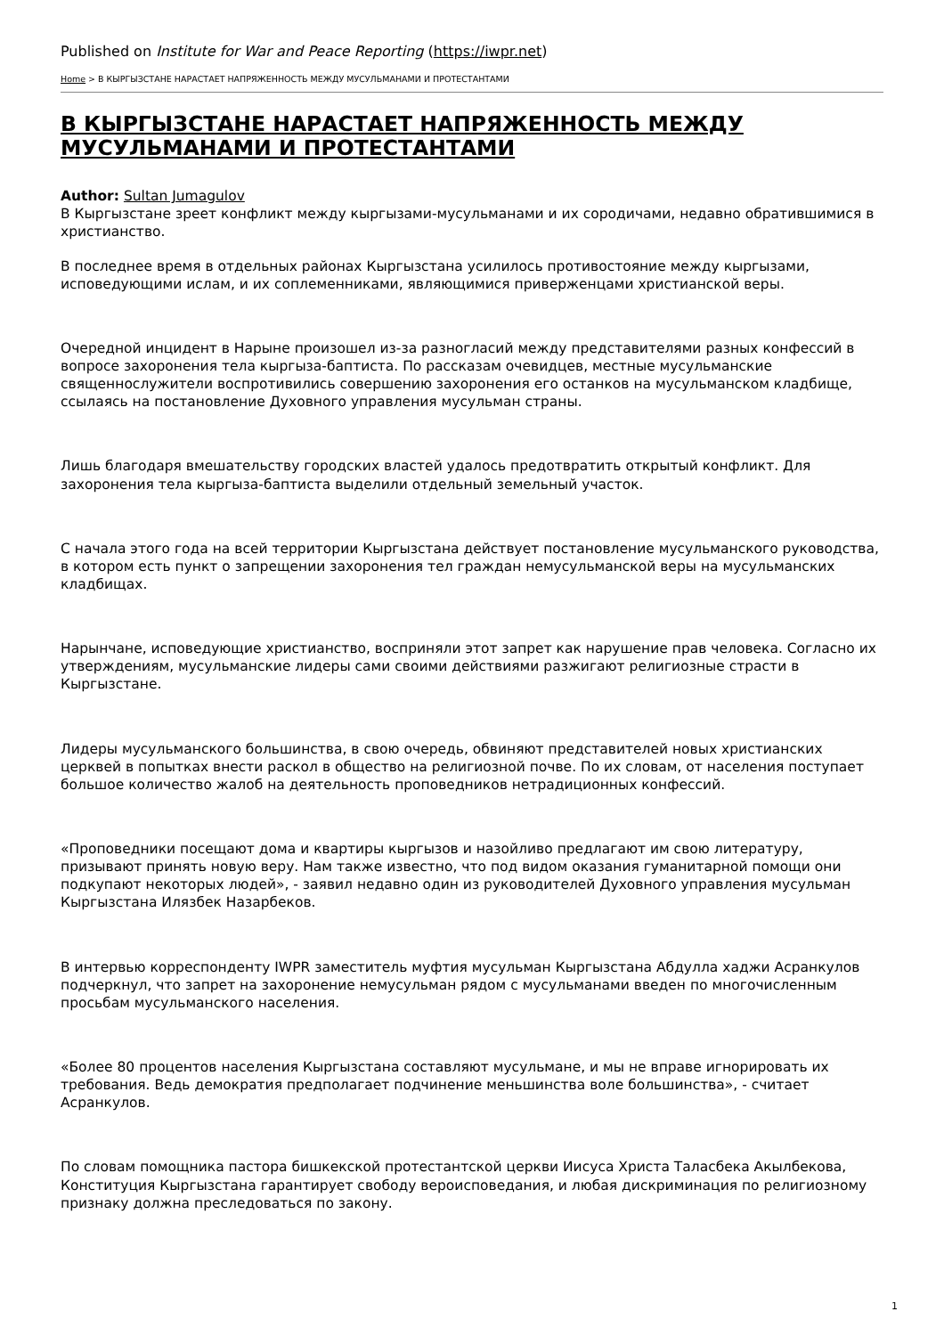Published on Institute for War and Peace Reporting (https://iwpr.net)
Home > В КЫРГЫЗСТАНЕ НАРАСТАЕТ НАПРЯЖЕННОСТЬ МЕЖДУ МУСУЛЬМАНАМИ И ПРОТЕСТАНТАМИ
В КЫРГЫЗСТАНЕ НАРАСТАЕТ НАПРЯЖЕННОСТЬ МЕЖДУ МУСУЛЬМАНАМИ И ПРОТЕСТАНТАМИ
Author: Sultan Jumagulov
В Кыргызстане зреет конфликт между кыргызами-мусульманами и их сородичами, недавно обратившимися в христианство.
В последнее время в отдельных районах Кыргызстана усилилось противостояние между кыргызами, исповедующими ислам, и их соплеменниками, являющимися приверженцами христианской веры.
Очередной инцидент в Нарыне произошел из-за разногласий между представителями разных конфессий в вопросе захоронения тела кыргыза-баптиста. По рассказам очевидцев, местные мусульманские священнослужители воспротивились совершению захоронения его останков на мусульманском кладбище, ссылаясь на постановление Духовного управления мусульман страны.
Лишь благодаря вмешательству городских властей удалось предотвратить открытый конфликт. Для захоронения тела кыргыза-баптиста выделили отдельный земельный участок.
С начала этого года на всей территории Кыргызстана действует постановление мусульманского руководства, в котором есть пункт о запрещении захоронения тел граждан немусульманской веры на мусульманских кладбищах.
Нарынчане, исповедующие христианство, восприняли этот запрет как нарушение прав человека. Согласно их утверждениям, мусульманские лидеры сами своими действиями разжигают религиозные страсти в Кыргызстане.
Лидеры мусульманского большинства, в свою очередь, обвиняют представителей новых христианских церквей в попытках внести раскол в общество на религиозной почве. По их словам, от населения поступает большое количество жалоб на деятельность проповедников нетрадиционных конфессий.
«Проповедники посещают дома и квартиры кыргызов и назойливо предлагают им свою литературу, призывают принять новую веру. Нам также известно, что под видом оказания гуманитарной помощи они подкупают некоторых людей», - заявил недавно один из руководителей Духовного управления мусульман Кыргызстана Илязбек Назарбеков.
В интервью корреспонденту IWPR заместитель муфтия мусульман Кыргызстана Абдулла хаджи Асранкулов подчеркнул, что запрет на захоронение немусульман рядом с мусульманами введен по многочисленным просьбам мусульманского населения.
«Более 80 процентов населения Кыргызстана составляют мусульмане, и мы не вправе игнорировать их требования. Ведь демократия предполагает подчинение меньшинства воле большинства», - считает Асранкулов.
По словам помощника пастора бишкекской протестантской церкви Иисуса Христа Таласбека Акылбекова, Конституция Кыргызстана гарантирует свободу вероисповедания, и любая дискриминация по религиозному признаку должна преследоваться по закону.
1